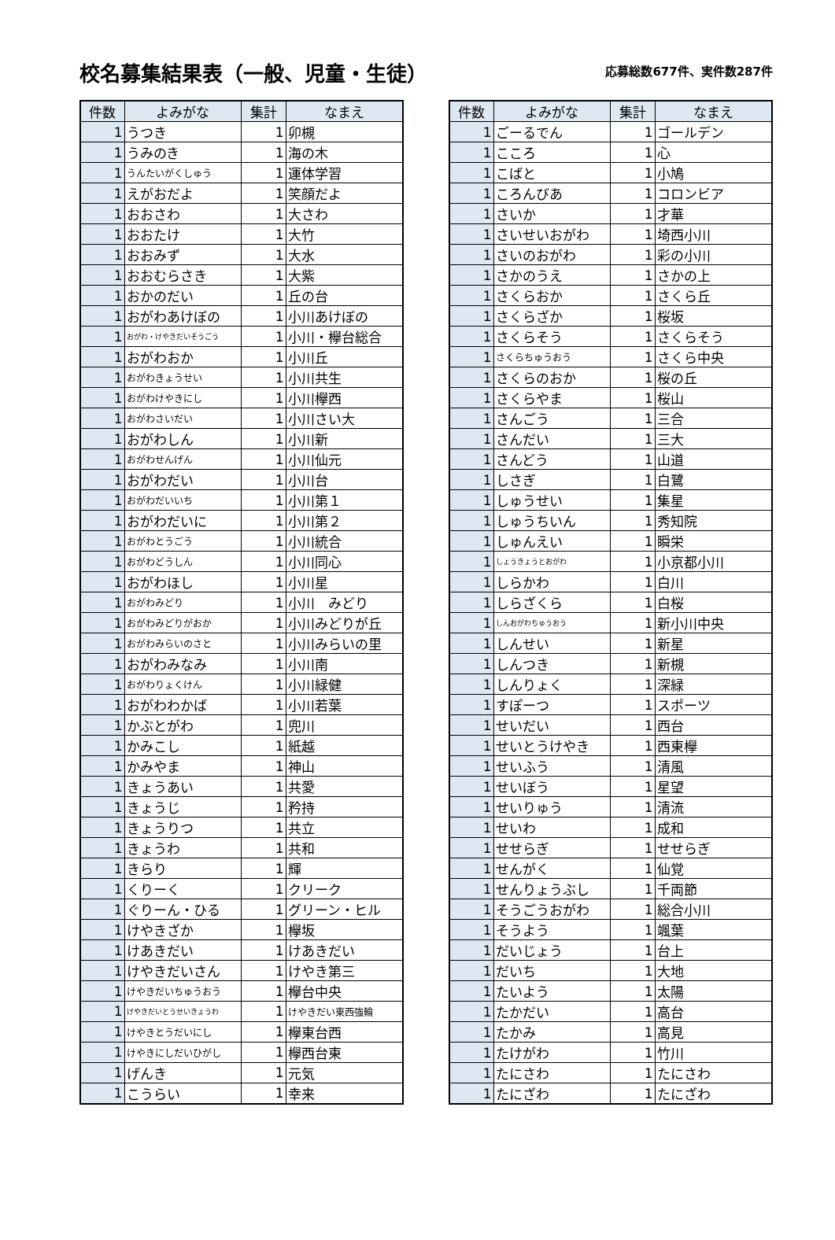校名募集結果表（一般、児童・生徒）
応募総数677件、実件数287件
| 件数 | よみがな | 集計 | なまえ |
| --- | --- | --- | --- |
| 1 | うつき | 1 | 卯槻 |
| 1 | うみのき | 1 | 海の木 |
| 1 | うんたいがくしゅう | 1 | 運体学習 |
| 1 | えがおだよ | 1 | 笑顔だよ |
| 1 | おおさわ | 1 | 大さわ |
| 1 | おおたけ | 1 | 大竹 |
| 1 | おおみず | 1 | 大水 |
| 1 | おおむらさき | 1 | 大紫 |
| 1 | おかのだい | 1 | 丘の台 |
| 1 | おがわあけぼの | 1 | 小川あけぼの |
| 1 | おがわ・けやきだいそうごう | 1 | 小川・欅台総合 |
| 1 | おがわおか | 1 | 小川丘 |
| 1 | おがわきょうせい | 1 | 小川共生 |
| 1 | おがわけやきにし | 1 | 小川欅西 |
| 1 | おがわさいだい | 1 | 小川さい大 |
| 1 | おがわしん | 1 | 小川新 |
| 1 | おがわせんげん | 1 | 小川仙元 |
| 1 | おがわだい | 1 | 小川台 |
| 1 | おがわだいいち | 1 | 小川第１ |
| 1 | おがわだいに | 1 | 小川第２ |
| 1 | おがわとうごう | 1 | 小川統合 |
| 1 | おがわどうしん | 1 | 小川同心 |
| 1 | おがわほし | 1 | 小川星 |
| 1 | おがわみどり | 1 | 小川 みどり |
| 1 | おがわみどりがおか | 1 | 小川みどりが丘 |
| 1 | おがわみらいのさと | 1 | 小川みらいの里 |
| 1 | おがわみなみ | 1 | 小川南 |
| 1 | おがわりょくけん | 1 | 小川緑健 |
| 1 | おがわわかば | 1 | 小川若葉 |
| 1 | かぶとがわ | 1 | 兜川 |
| 1 | かみこし | 1 | 紙越 |
| 1 | かみやま | 1 | 神山 |
| 1 | きょうあい | 1 | 共愛 |
| 1 | きょうじ | 1 | 矜持 |
| 1 | きょうりつ | 1 | 共立 |
| 1 | きょうわ | 1 | 共和 |
| 1 | きらり | 1 | 輝 |
| 1 | くりーく | 1 | クリーク |
| 1 | ぐりーん・ひる | 1 | グリーン・ヒル |
| 1 | けやきざか | 1 | 欅坂 |
| 1 | けあきだい | 1 | けあきだい |
| 1 | けやきだいさん | 1 | けやき第三 |
| 1 | けやきだいちゅうおう | 1 | 欅台中央 |
| 1 | けやきだいとうせいきょうわ | 1 | けやきだい東西強輪 |
| 1 | けやきとうだいにし | 1 | 欅東台西 |
| 1 | けやきにしだいひがし | 1 | 欅西台東 |
| 1 | げんき | 1 | 元気 |
| 1 | こうらい | 1 | 幸来 |
| 件数 | よみがな | 集計 | なまえ |
| --- | --- | --- | --- |
| 1 | ごーるでん | 1 | ゴールデン |
| 1 | こころ | 1 | 心 |
| 1 | こばと | 1 | 小鳩 |
| 1 | ころんびあ | 1 | コロンビア |
| 1 | さいか | 1 | 才華 |
| 1 | さいせいおがわ | 1 | 埼西小川 |
| 1 | さいのおがわ | 1 | 彩の小川 |
| 1 | さかのうえ | 1 | さかの上 |
| 1 | さくらおか | 1 | さくら丘 |
| 1 | さくらざか | 1 | 桜坂 |
| 1 | さくらそう | 1 | さくらそう |
| 1 | さくらちゅうおう | 1 | さくら中央 |
| 1 | さくらのおか | 1 | 桜の丘 |
| 1 | さくらやま | 1 | 桜山 |
| 1 | さんごう | 1 | 三合 |
| 1 | さんだい | 1 | 三大 |
| 1 | さんどう | 1 | 山道 |
| 1 | しさぎ | 1 | 白鷺 |
| 1 | しゅうせい | 1 | 集星 |
| 1 | しゅうちいん | 1 | 秀知院 |
| 1 | しゅんえい | 1 | 瞬栄 |
| 1 | しょうきょうとおがわ | 1 | 小京都小川 |
| 1 | しらかわ | 1 | 白川 |
| 1 | しらざくら | 1 | 白桜 |
| 1 | しんおがわちゅうおう | 1 | 新小川中央 |
| 1 | しんせい | 1 | 新星 |
| 1 | しんつき | 1 | 新槻 |
| 1 | しんりょく | 1 | 深緑 |
| 1 | すぽーつ | 1 | スポーツ |
| 1 | せいだい | 1 | 西台 |
| 1 | せいとうけやき | 1 | 西東欅 |
| 1 | せいふう | 1 | 清風 |
| 1 | せいぼう | 1 | 星望 |
| 1 | せいりゅう | 1 | 清流 |
| 1 | せいわ | 1 | 成和 |
| 1 | せせらぎ | 1 | せせらぎ |
| 1 | せんがく | 1 | 仙覚 |
| 1 | せんりょうぶし | 1 | 千両節 |
| 1 | そうごうおがわ | 1 | 総合小川 |
| 1 | そうよう | 1 | 颯葉 |
| 1 | だいじょう | 1 | 台上 |
| 1 | だいち | 1 | 大地 |
| 1 | たいよう | 1 | 太陽 |
| 1 | たかだい | 1 | 高台 |
| 1 | たかみ | 1 | 高見 |
| 1 | たけがわ | 1 | 竹川 |
| 1 | たにさわ | 1 | たにさわ |
| 1 | たにざわ | 1 | たにざわ |